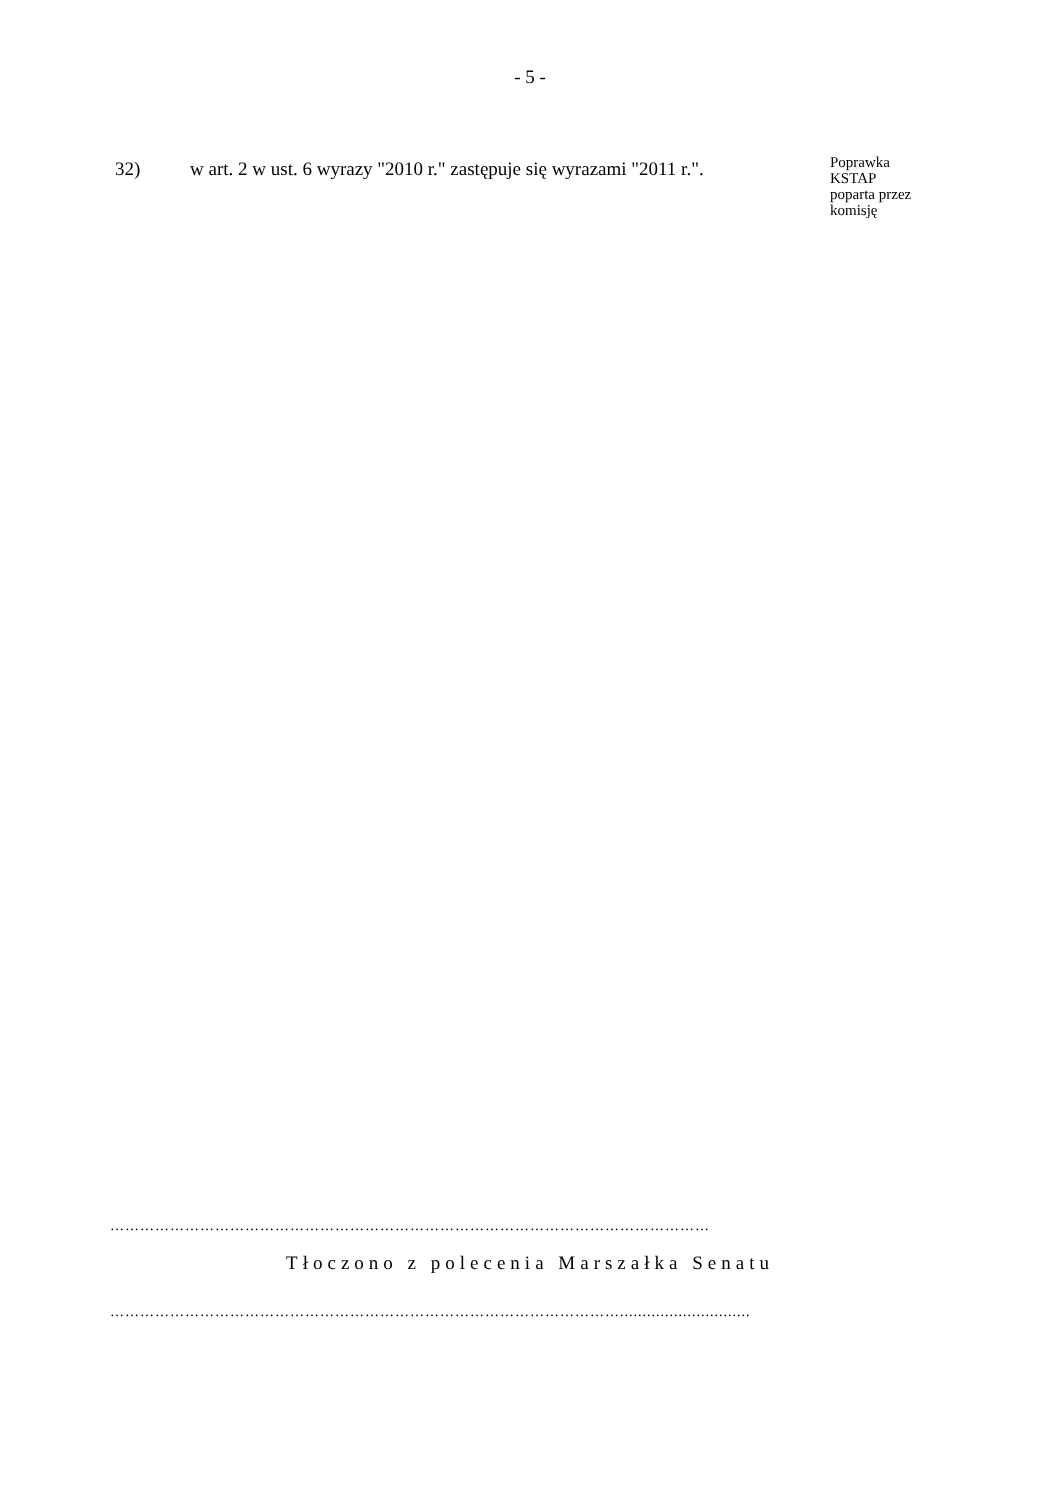- 5 -
32) w art. 2 w ust. 6 wyrazy "2010 r." zastępuje się wyrazami "2011 r.".
Poprawka
KSTAP
poparta przez
komisję
…………………………………………………………………………………………………………
Tłoczono z polecenia Marszałka Senatu
………………………………………………………………………………………….............................